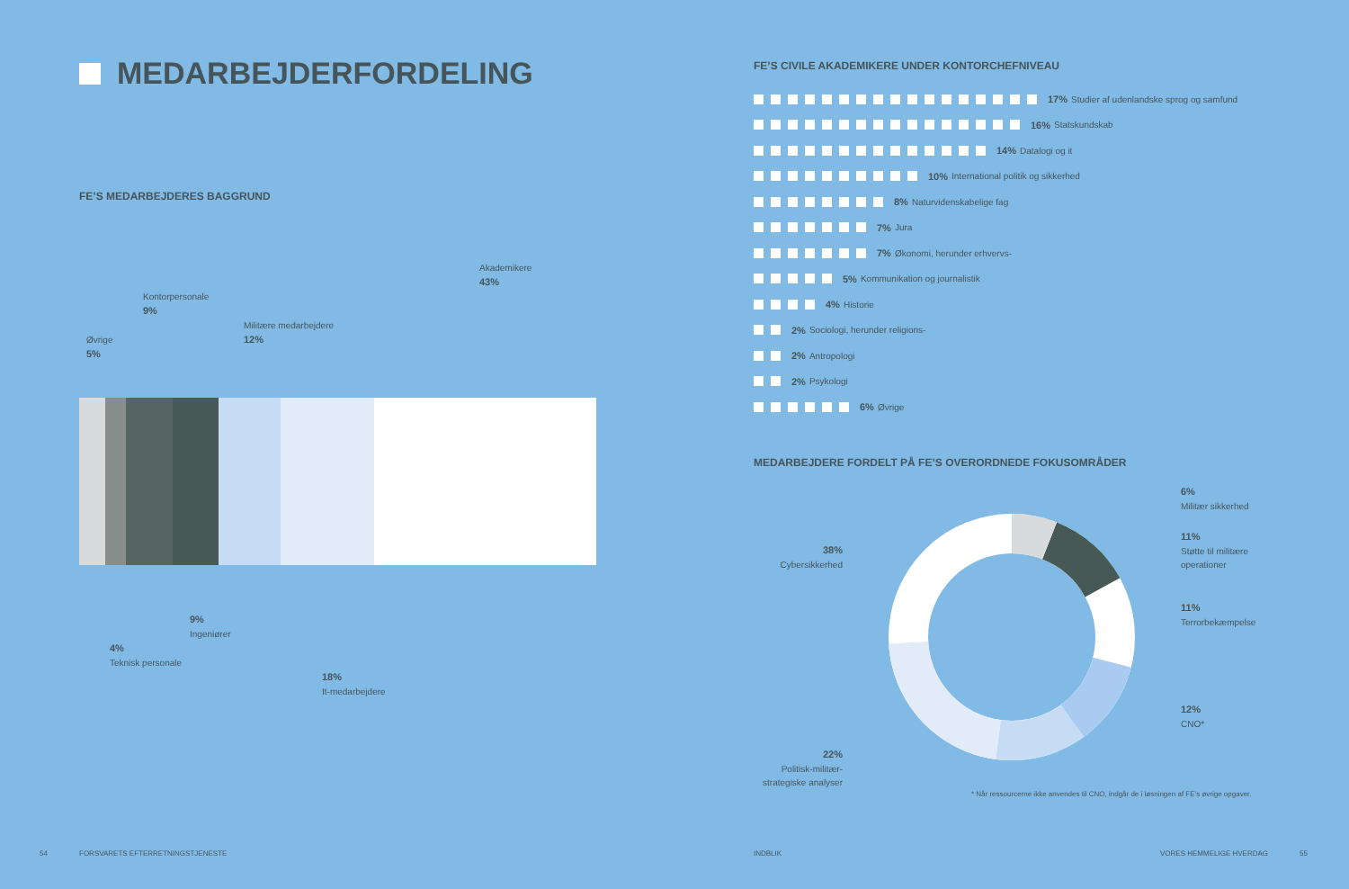MEDARBEJDERFORDELING
FE’S MEDARBEJDERES BAGGRUND
Øvrige
5%
Kontorpersonale
9%
Militære medarbejdere
12%
Akademikere
43%
4%
Teknisk personale
9%
Ingeniører
18%
It-medarbejdere
FE’S CIVILE AKADEMIKERE UNDER KONTORCHEFNIVEAU
17% Studier af udenlandske sprog og samfund
16% Statskundskab
14% Datalogi og it
10% International politik og sikkerhed
8% Naturvidenskabelige fag
7% Jura
7% Økonomi, herunder erhvervs-
5% Kommunikation og journalistik
4% Historie
2% Sociologi, herunder religions-
2% Antropologi
2% Psykologi
6% Øvrige
MEDARBEJDERE FORDELT PÅ FE’S OVERORDNEDE FOKUSOMRÅDER
6%
Militær sikkerhed
11%
Støtte til militære
operationer
11%
Terrorbekæmpelse
12%
CNO*
38%
Cybersikkerhed
22%
Politisk-militær-
strategiske analyser
* Når ressourcerne ikke anvendes til CNO, indgår de i løsningen af FE’s øvrige opgaver.
54
FORSVARETS EFTERRETNINGSTJENESTE
INDBLIK VORES HEMMELIGE HVERDAG 55